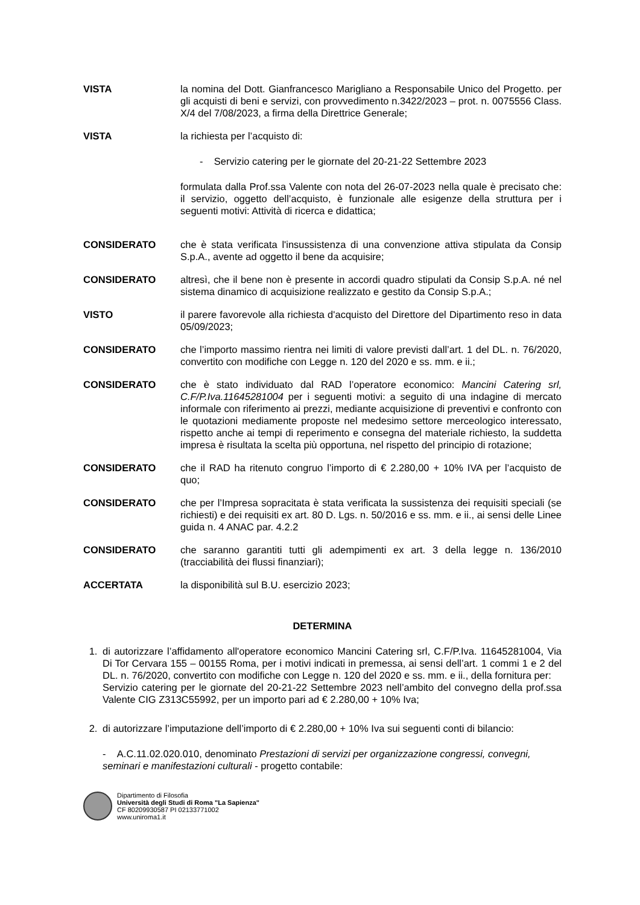VISTA la nomina del Dott. Gianfrancesco Marigliano a Responsabile Unico del Progetto. per gli acquisti di beni e servizi, con provvedimento n.3422/2023 – prot. n. 0075556 Class. X/4 del 7/08/2023, a firma della Direttrice Generale;
VISTA la richiesta per l’acquisto di:
- Servizio catering per le giornate del 20-21-22 Settembre 2023
formulata dalla Prof.ssa Valente con nota del 26-07-2023 nella quale è precisato che: il servizio, oggetto dell’acquisto, è funzionale alle esigenze della struttura per i seguenti motivi: Attività di ricerca e didattica;
CONSIDERATO che è stata verificata l'insussistenza di una convenzione attiva stipulata da Consip S.p.A., avente ad oggetto il bene da acquisire;
CONSIDERATO altresì, che il bene non è presente in accordi quadro stipulati da Consip S.p.A. né nel sistema dinamico di acquisizione realizzato e gestito da Consip S.p.A.;
VISTO il parere favorevole alla richiesta d'acquisto del Direttore del Dipartimento reso in data 05/09/2023;
CONSIDERATO che l’importo massimo rientra nei limiti di valore previsti dall’art. 1 del DL. n. 76/2020, convertito con modifiche con Legge n. 120 del 2020 e ss. mm. e ii.;
CONSIDERATO che è stato individuato dal RAD l’operatore economico: Mancini Catering srl, C.F/P.Iva.11645281004 per i seguenti motivi: a seguito di una indagine di mercato informale con riferimento ai prezzi, mediante acquisizione di preventivi e confronto con le quotazioni mediamente proposte nel medesimo settore merceologico interessato, rispetto anche ai tempi di reperimento e consegna del materiale richiesto, la suddetta impresa è risultata la scelta più opportuna, nel rispetto del principio di rotazione;
CONSIDERATO che il RAD ha ritenuto congruo l’importo di € 2.280,00 + 10% IVA per l’acquisto de quo;
CONSIDERATO che per l’Impresa sopracitata è stata verificata la sussistenza dei requisiti speciali (se richiesti) e dei requisiti ex art. 80 D. Lgs. n. 50/2016 e ss. mm. e ii., ai sensi delle Linee guida n. 4 ANAC par. 4.2.2
CONSIDERATO che saranno garantiti tutti gli adempimenti ex art. 3 della legge n. 136/2010 (tracciabilità dei flussi finanziari);
ACCERTATA la disponibilità sul B.U. esercizio 2023;
DETERMINA
1. di autorizzare l’affidamento all'operatore economico Mancini Catering srl, C.F/P.Iva. 11645281004, Via Di Tor Cervara 155 – 00155 Roma, per i motivi indicati in premessa, ai sensi dell’art. 1 commi 1 e 2 del DL. n. 76/2020, convertito con modifiche con Legge n. 120 del 2020 e ss. mm. e ii., della fornitura per:
Servizio catering per le giornate del 20-21-22 Settembre 2023 nell’ambito del convegno della prof.ssa Valente CIG Z313C55992, per un importo pari ad € 2.280,00 + 10% Iva;
2. di autorizzare l’imputazione dell’importo di € 2.280,00 + 10% Iva sui seguenti conti di bilancio:
- A.C.11.02.020.010, denominato Prestazioni di servizi per organizzazione congressi, convegni, seminari e manifestazioni culturali - progetto contabile:
Dipartimento di Filosofia
Università degli Studi di Roma "La Sapienza"
CF 80209930587 PI 02133771002
www.uniroma1.it